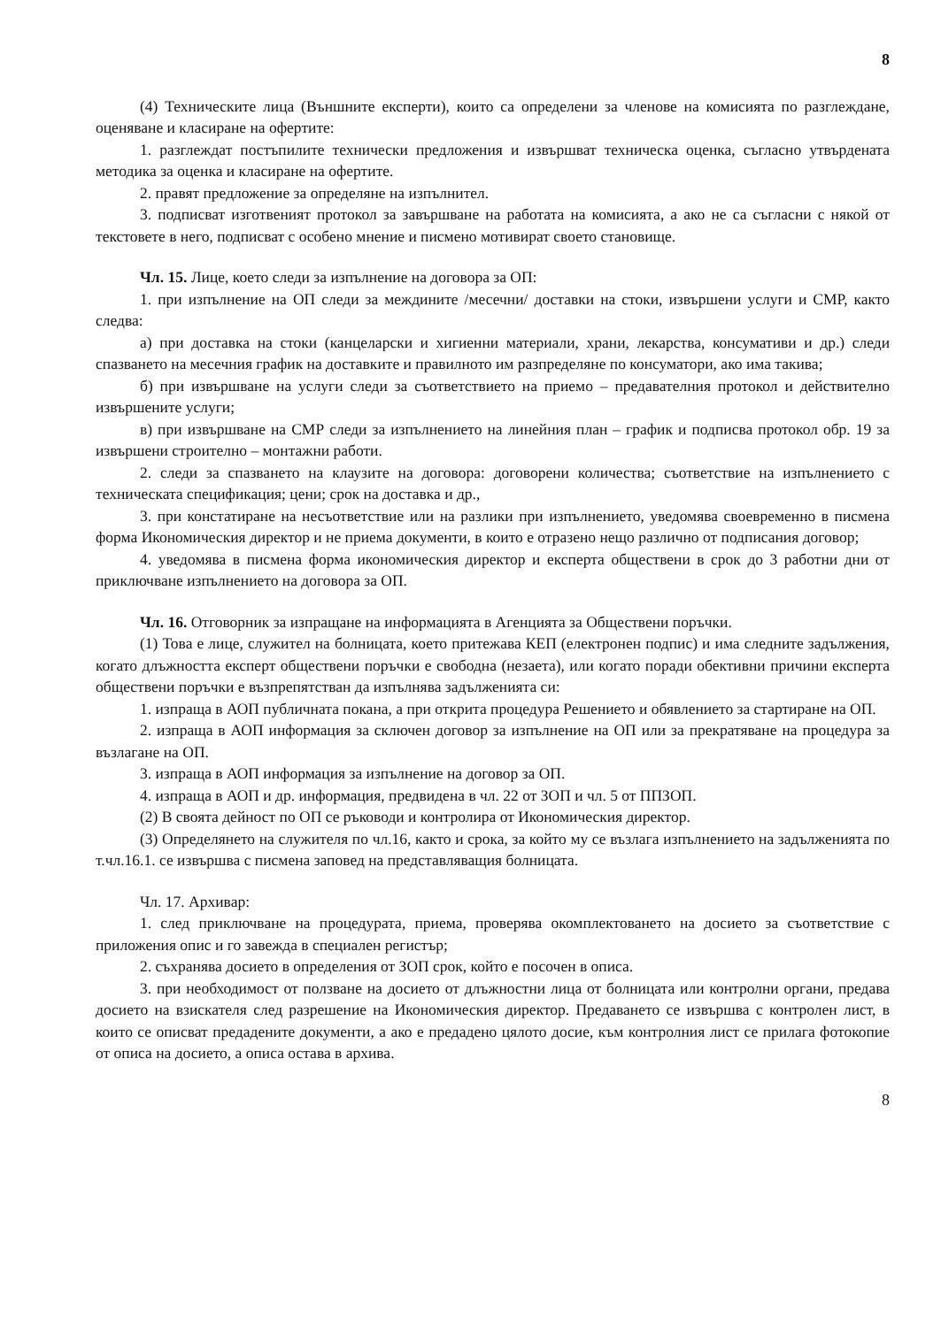8
(4) Техническите лица (Външните експерти), които са определени за членове на комисията по разглеждане, оценяване и класиране на офертите:
1. разглеждат постъпилите технически предложения и извършват техническа оценка, съгласно утвърдената методика за оценка и класиране на офертите.
2. правят предложение за определяне на изпълнител.
3. подписват изготвеният протокол за завършване на работата на комисията, а ако не са съгласни с някой от текстовете в него, подписват с особено мнение и писмено мотивират своето становище.
Чл. 15. Лице, което следи за изпълнение на договора за ОП:
1. при изпълнение на ОП следи за междините /месечни/ доставки на стоки, извършени услуги и СМР, както следва:
а) при доставка на стоки (канцеларски и хигиенни материали, храни, лекарства, консумативи и др.) следи спазването на месечния график на доставките и правилното им разпределяне по консуматори, ако има такива;
б) при извършване на услуги следи за съответствието на приемо – предавателния протокол и действително извършените услуги;
в) при извършване на СМР следи за изпълнението на линейния план – график и подписва протокол обр. 19 за извършени строително – монтажни работи.
2. следи за спазването на клаузите на договора: договорени количества; съответствие на изпълнението с техническата спецификация; цени; срок на доставка и др.,
3. при констатиране на несъответствие или на разлики при изпълнението, уведомява своевременно в писмена форма Икономическия директор и не приема документи, в които е отразено нещо различно от подписания договор;
4. уведомява в писмена форма икономическия директор и експерта обществени в срок до 3 работни дни от приключване изпълнението на договора за ОП.
Чл. 16. Отговорник за изпращане на информацията в Агенцията за Обществени поръчки.
(1) Това е лице, служител на болницата, което притежава КЕП (електронен подпис) и има следните задължения, когато длъжността експерт обществени поръчки е свободна (незаета), или когато поради обективни причини експерта обществени поръчки е възпрепятстван да изпълнява задълженията си:
1. изпраща в АОП публичната покана, а при открита процедура Решението и обявлението за стартиране на ОП.
2. изпраща в АОП информация за сключен договор за изпълнение на ОП или за прекратяване на процедура за възлагане на ОП.
3. изпраща в АОП информация за изпълнение на договор за ОП.
4. изпраща в АОП и др. информация, предвидена в чл. 22 от ЗОП и чл. 5 от ППЗОП.
(2) В своята дейност по ОП се ръководи и контролира от Икономическия директор.
(3) Определянето на служителя по чл.16, както и срока, за който му се възлага изпълнението на задълженията по т.чл.16.1. се извършва с писмена заповед на представляващия болницата.
Чл. 17. Архивар:
1. след приключване на процедурата, приема, проверява окомплектоването на досието за съответствие с приложения опис и го завежда в специален регистър;
2. съхранява досието в определения от ЗОП срок, който е посочен в описа.
3. при необходимост от ползване на досието от длъжностни лица от болницата или контролни органи, предава досието на взискателя след разрешение на Икономическия директор. Предаването се извършва с контролен лист, в които се описват предадените документи, а ако е предадено цялото досие, към контролния лист се прилага фотокопие от описа на досието, а описа остава в архива.
8